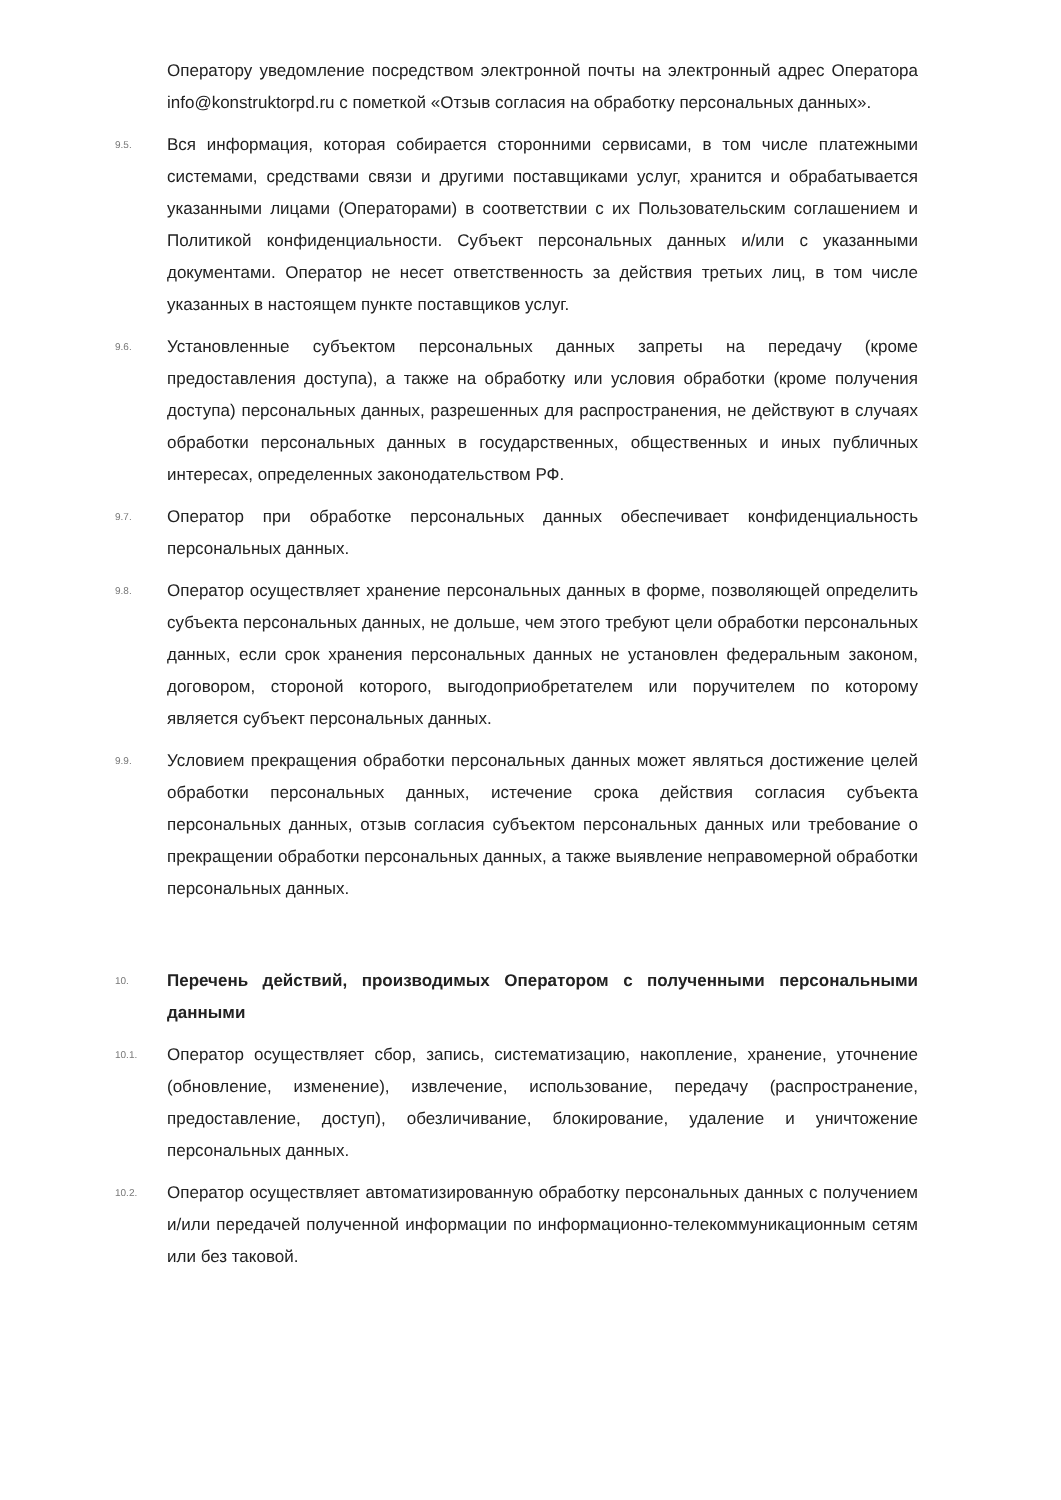Оператору уведомление посредством электронной почты на электронный адрес Оператора info@konstruktorpd.ru с пометкой «Отзыв согласия на обработку персональных данных».
9.5.
Вся информация, которая собирается сторонними сервисами, в том числе платежными системами, средствами связи и другими поставщиками услуг, хранится и обрабатывается указанными лицами (Операторами) в соответствии с их Пользовательским соглашением и Политикой конфиденциальности. Субъект персональных данных и/или с указанными документами. Оператор не несет ответственность за действия третьих лиц, в том числе указанных в настоящем пункте поставщиков услуг.
9.6.
Установленные субъектом персональных данных запреты на передачу (кроме предоставления доступа), а также на обработку или условия обработки (кроме получения доступа) персональных данных, разрешенных для распространения, не действуют в случаях обработки персональных данных в государственных, общественных и иных публичных интересах, определенных законодательством РФ.
9.7.
Оператор при обработке персональных данных обеспечивает конфиденциальность персональных данных.
9.8.
Оператор осуществляет хранение персональных данных в форме, позволяющей определить субъекта персональных данных, не дольше, чем этого требуют цели обработки персональных данных, если срок хранения персональных данных не установлен федеральным законом, договором, стороной которого, выгодоприобретателем или поручителем по которому является субъект персональных данных.
9.9.
Условием прекращения обработки персональных данных может являться достижение целей обработки персональных данных, истечение срока действия согласия субъекта персональных данных, отзыв согласия субъектом персональных данных или требование о прекращении обработки персональных данных, а также выявление неправомерной обработки персональных данных.
10.
Перечень действий, производимых Оператором с полученными персональными данными
10.1.
Оператор осуществляет сбор, запись, систематизацию, накопление, хранение, уточнение (обновление, изменение), извлечение, использование, передачу (распространение, предоставление, доступ), обезличивание, блокирование, удаление и уничтожение персональных данных.
10.2.
Оператор осуществляет автоматизированную обработку персональных данных с получением и/или передачей полученной информации по информационно-телекоммуникационным сетям или без таковой.